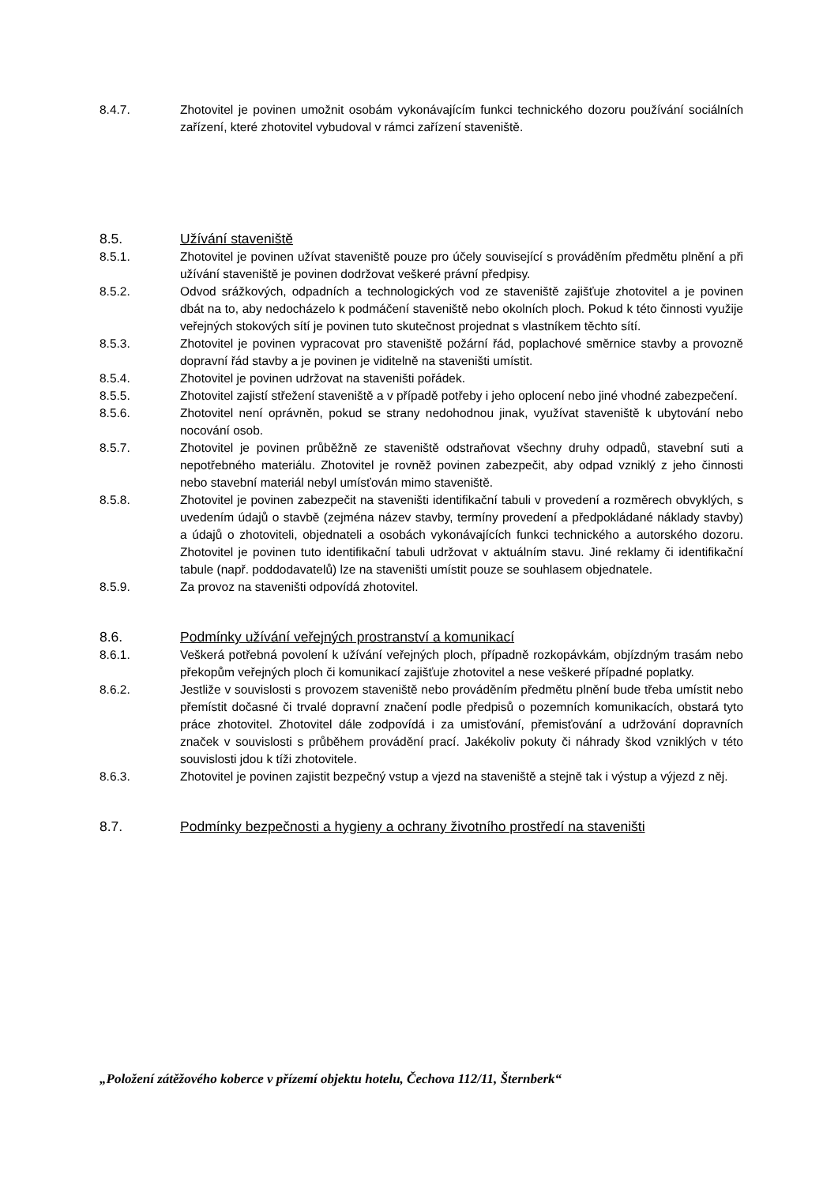8.4.7. Zhotovitel je povinen umožnit osobám vykonávajícím funkci technického dozoru používání sociálních zařízení, které zhotovitel vybudoval v rámci zařízení staveniště.
8.5. Užívání staveniště
8.5.1. Zhotovitel je povinen užívat staveniště pouze pro účely související s prováděním předmětu plnění a při užívání staveniště je povinen dodržovat veškeré právní předpisy.
8.5.2. Odvod srážkových, odpadních a technologických vod ze staveniště zajišťuje zhotovitel a je povinen dbát na to, aby nedocházelo k podmáčení staveniště nebo okolních ploch. Pokud k této činnosti využije veřejných stokových sítí je povinen tuto skutečnost projednat s vlastníkem těchto sítí.
8.5.3. Zhotovitel je povinen vypracovat pro staveniště požární řád, poplachové směrnice stavby a provozně dopravní řád stavby a je povinen je viditelně na staveništi umístit.
8.5.4. Zhotovitel je povinen udržovat na staveništi pořádek.
8.5.5. Zhotovitel zajistí střežení staveniště a v případě potřeby i jeho oplocení nebo jiné vhodné zabezpečení.
8.5.6. Zhotovitel není oprávněn, pokud se strany nedohodnou jinak, využívat staveniště k ubytování nebo nocování osob.
8.5.7. Zhotovitel je povinen průběžně ze staveniště odstraňovat všechny druhy odpadů, stavební suti a nepotřebného materiálu. Zhotovitel je rovněž povinen zabezpečit, aby odpad vzniklý z jeho činnosti nebo stavební materiál nebyl umísťován mimo staveniště.
8.5.8. Zhotovitel je povinen zabezpečit na staveništi identifikační tabuli v provedení a rozměrech obvyklých, s uvedením údajů o stavbě (zejména název stavby, termíny provedení a předpokládané náklady stavby) a údajů o zhotoviteli, objednateli a osobách vykonávajících funkci technického a autorského dozoru. Zhotovitel je povinen tuto identifikační tabuli udržovat v aktuálním stavu. Jiné reklamy či identifikační tabule (např. poddodavatelů) lze na staveništi umístit pouze se souhlasem objednatele.
8.5.9. Za provoz na staveništi odpovídá zhotovitel.
8.6. Podmínky užívání veřejných prostranství a komunikací
8.6.1. Veškerá potřebná povolení k užívání veřejných ploch, případně rozkopávkám, objízdným trasám nebo překopům veřejných ploch či komunikací zajišťuje zhotovitel a nese veškeré případné poplatky.
8.6.2. Jestliže v souvislosti s provozem staveniště nebo prováděním předmětu plnění bude třeba umístit nebo přemístit dočasné či trvalé dopravní značení podle předpisů o pozemních komunikacích, obstará tyto práce zhotovitel. Zhotovitel dále zodpovídá i za umisťování, přemisťování a udržování dopravních značek v souvislosti s průběhem provádění prací. Jakékoliv pokuty či náhrady škod vzniklých v této souvislosti jdou k tíži zhotovitele.
8.6.3. Zhotovitel je povinen zajistit bezpečný vstup a vjezd na staveniště a stejně tak i výstup a výjezd z něj.
8.7. Podmínky bezpečnosti a hygieny a ochrany životního prostředí na staveništi
„Položení zátěžového koberce v přízemí objektu hotelu, Čechova 112/11, Šternberk“